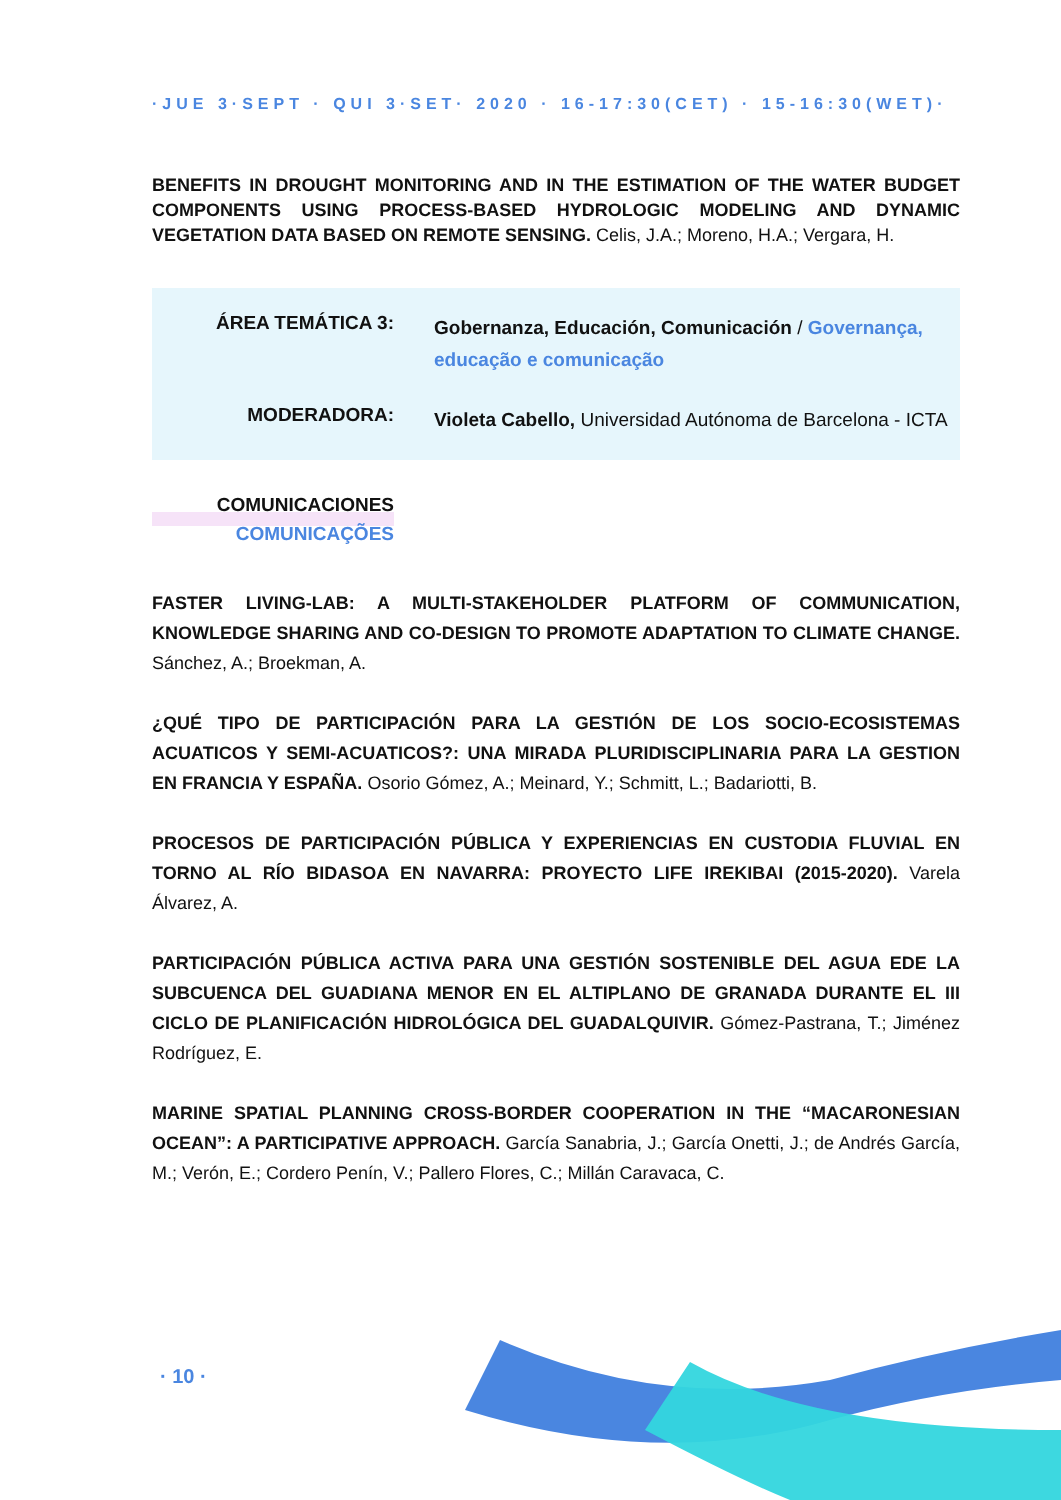·JUE 3·SEPT · QUI 3·SET· 2020 · 16-17:30(CET) · 15-16:30(WET)·
BENEFITS IN DROUGHT MONITORING AND IN THE ESTIMATION OF THE WATER BUDGET COMPONENTS USING PROCESS-BASED HYDROLOGIC MODELING AND DYNAMIC VEGETATION DATA BASED ON REMOTE SENSING. Celis, J.A.; Moreno, H.A.; Vergara, H.
ÁREA TEMÁTICA 3:
Gobernanza, Educación, Comunicación / Governança, educação e comunicação
MODERADORA:
Violeta Cabello, Universidad Autónoma de Barcelona - ICTA
COMUNICACIONES
COMUNICAÇÕES
FASTER LIVING-LAB: A MULTI-STAKEHOLDER PLATFORM OF COMMUNICATION, KNOWLEDGE SHARING AND CO-DESIGN TO PROMOTE ADAPTATION TO CLIMATE CHANGE. Sánchez, A.; Broekman, A.
¿QUÉ TIPO DE PARTICIPACIÓN PARA LA GESTIÓN DE LOS SOCIO-ECOSISTEMAS ACUATICOS Y SEMI-ACUATICOS?: UNA MIRADA PLURIDISCIPLINARIA PARA LA GESTION EN FRANCIA Y ESPAÑA. Osorio Gómez, A.; Meinard, Y.; Schmitt, L.; Badariotti, B.
PROCESOS DE PARTICIPACIÓN PÚBLICA Y EXPERIENCIAS EN CUSTODIA FLUVIAL EN TORNO AL RÍO BIDASOA EN NAVARRA: PROYECTO LIFE IREKIBAI (2015-2020). Varela Álvarez, A.
PARTICIPACIÓN PÚBLICA ACTIVA PARA UNA GESTIÓN SOSTENIBLE DEL AGUA EDE LA SUBCUENCA DEL GUADIANA MENOR EN EL ALTIPLANO DE GRANADA DURANTE EL III CICLO DE PLANIFICACIÓN HIDROLÓGICA DEL GUADALQUIVIR. Gómez-Pastrana, T.; Jiménez Rodríguez, E.
MARINE SPATIAL PLANNING CROSS-BORDER COOPERATION IN THE “MACARONESIAN OCEAN”: A PARTICIPATIVE APPROACH. García Sanabria, J.; García Onetti, J.; de Andrés García, M.; Verón, E.; Cordero Penín, V.; Pallero Flores, C.; Millán Caravaca, C.
· 10 ·